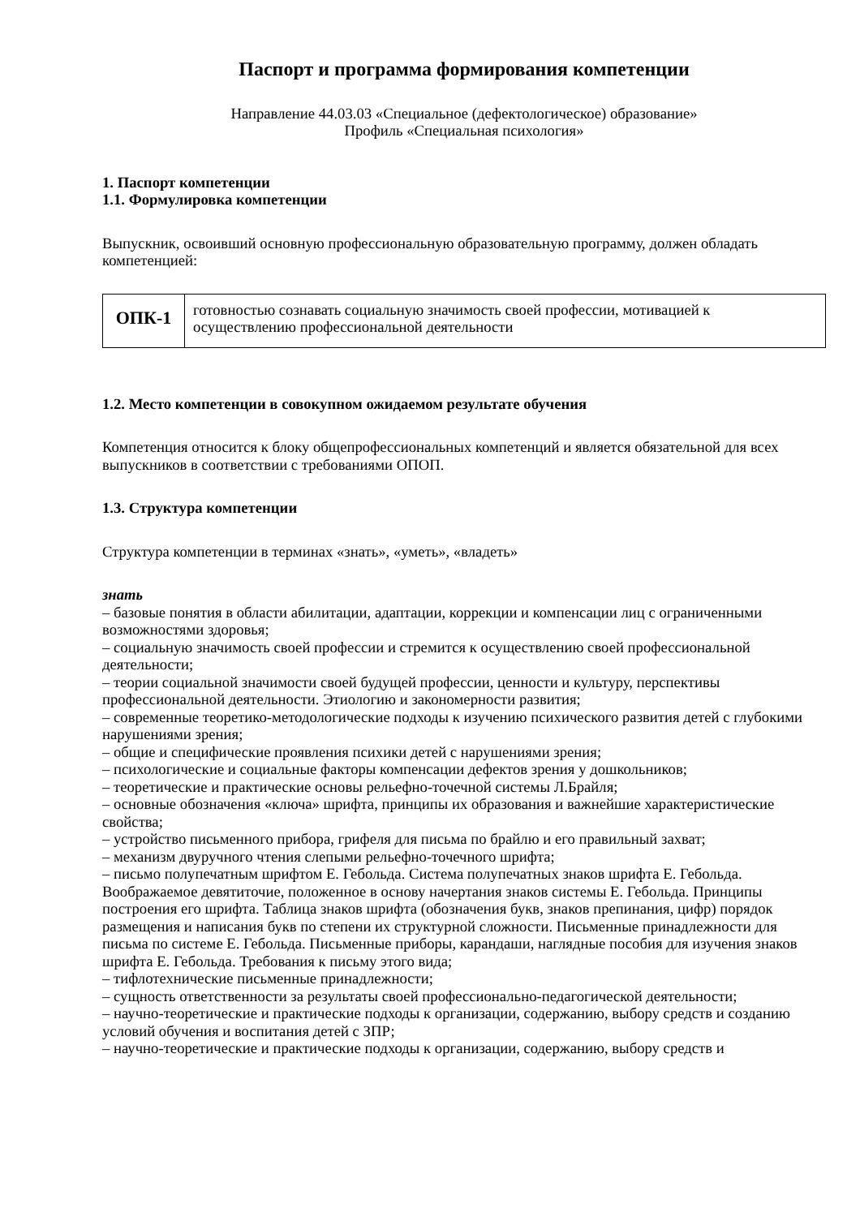Паспорт и программа формирования компетенции
Направление 44.03.03 «Специальное (дефектологическое) образование»
Профиль «Специальная психология»
1. Паспорт компетенции
1.1. Формулировка компетенции
Выпускник, освоивший основную профессиональную образовательную программу, должен обладать компетенцией:
| ОПК-1 | готовностью сознавать социальную значимость своей профессии, мотивацией к осуществлению профессиональной деятельности |
1.2. Место компетенции в совокупном ожидаемом результате обучения
Компетенция относится к блоку общепрофессиональных компетенций и является обязательной для всех выпускников в соответствии с требованиями ОПОП.
1.3. Структура компетенции
Структура компетенции в терминах «знать», «уметь», «владеть»
знать
– базовые понятия в области абилитации, адаптации, коррекции и компенсации лиц с ограниченными возможностями здоровья;
– социальную значимость своей профессии и стремится к осуществлению своей профессиональной деятельности;
– теории социальной значимости своей будущей профессии, ценности и культуру, перспективы профессиональной деятельности. Этиологию и закономерности развития;
– современные теоретико-методологические подходы к изучению психического развития детей с глубокими нарушениями зрения;
– общие и специфические проявления психики детей с нарушениями зрения;
– психологические и социальные факторы компенсации дефектов зрения у дошкольников;
– теоретические и практические основы рельефно-точечной системы Л.Брайля;
– основные обозначения «ключа» шрифта, принципы их образования и важнейшие характеристические свойства;
– устройство письменного прибора, грифеля для письма по брайлю и его правильный захват;
– механизм двуручного чтения слепыми рельефно-точечного шрифта;
– письмо полупечатным шрифтом Е. Гебольда. Система полупечатных знаков шрифта Е. Гебольда. Воображаемое девятиточие, положенное в основу начертания знаков системы Е. Гебольда. Принципы построения его шрифта. Таблица знаков шрифта (обозначения букв, знаков препинания, цифр) порядок размещения и написания букв по степени их структурной сложности. Письменные принадлежности для письма по системе Е. Гебольда. Письменные приборы, карандаши, наглядные пособия для изучения знаков шрифта Е. Гебольда. Требования к письму этого вида;
– тифлотехнические письменные принадлежности;
– сущность ответственности за результаты своей профессионально-педагогической деятельности;
– научно-теоретические и практические подходы к организации, содержанию, выбору средств и созданию условий обучения и воспитания детей с ЗПР;
– научно-теоретические и практические подходы к организации, содержанию, выбору средств и